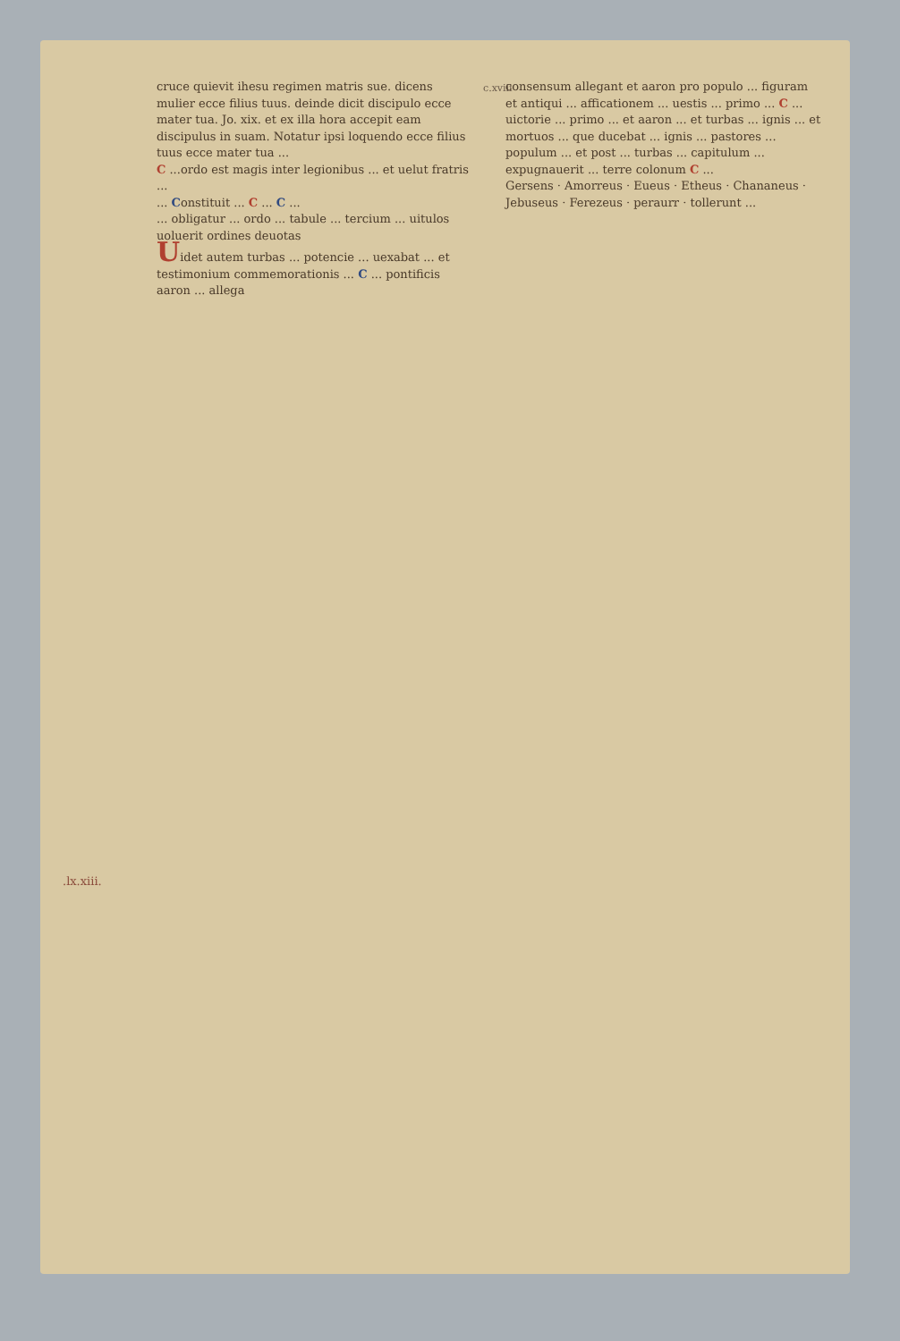c.xviii
.lx.xiii.
cruce quievit ihesu regimen matris sue. dicens mulier ecce filius tuus. deinde dicit discipulo ecce mater tua. Jo. xix. et ex illa hora accepit eam discipulus in suam. Notatur ipsi loquendo ecce filius tuus ecce mater tua ...
C ...ordo est magis inter legionibus ... et uelut fratris ...
... Constituit ... C ... C ...
... obligatur ... ordo ... tabule ... tercium ... uitulos uoluerit ordines deuotas
Uidet autem turbas ... potencie ... uexabat ... et testimonium commemorationis ... C ... pontificis aaron ... allega
consensum allegant et aaron pro populo ... figuram et antiqui ... afficationem ... uestis ... primo ... C ... uictorie ... primo ... et aaron ... et turbas ... ignis ... et mortuos ... que ducebat ... ignis ... pastores ... populum ... et post ... turbas ... capitulum ... expugnauerit ... terre colonum C ...
Gersens · Amorreus · Eueus · Etheus · Chananeus · Jebuseus · Ferezeus · peraurr · tollerunt ...